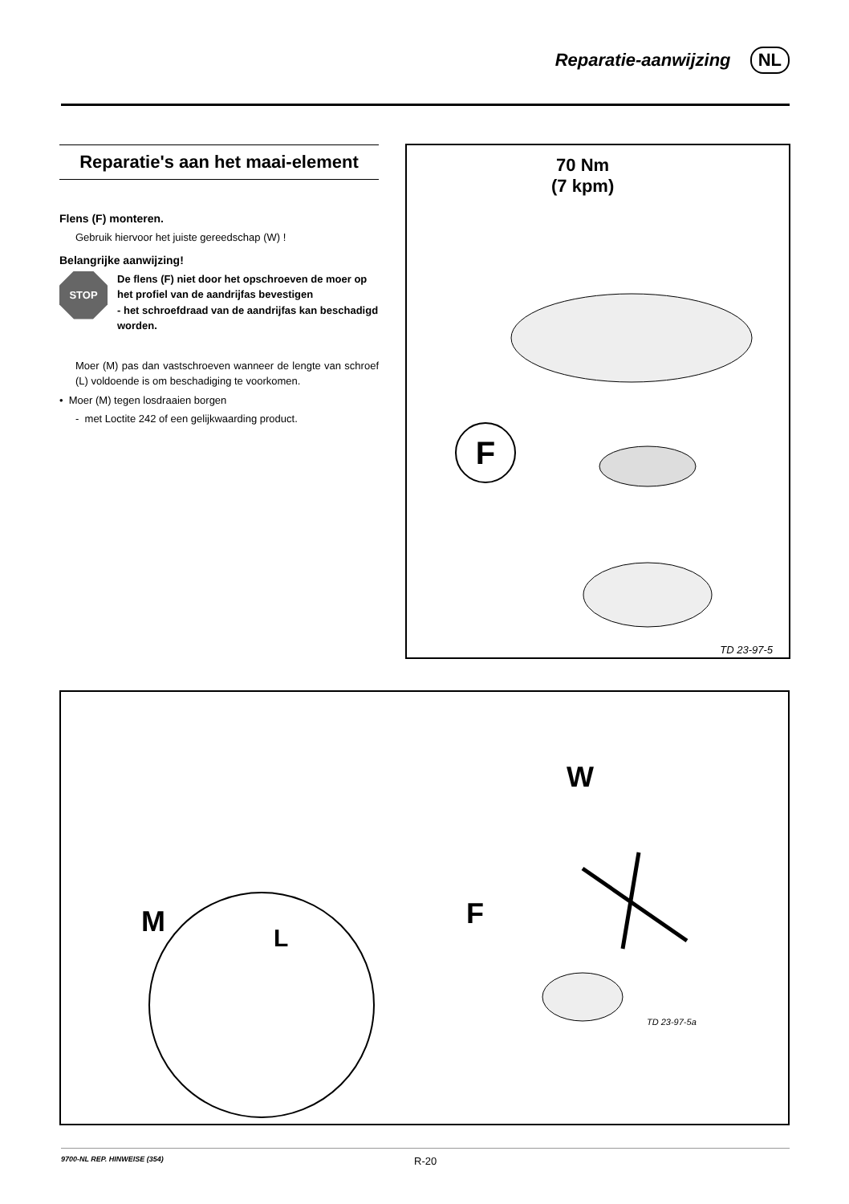Reparatie-aanwijzing NL
Reparatie's aan het maai-element
Flens (F) monteren.
Gebruik hiervoor het juiste gereedschap (W) !
Belangrijke aanwijzing!
STOP
De flens (F) niet door het opschroeven de moer op het profiel van de aandrijfas bevestigen
- het schroefdraad van de aandrijfas kan beschadigd worden.
Moer (M) pas dan vastschroeven wanneer de lengte van schroef (L) voldoende is om beschadiging te voorkomen.
• Moer (M) tegen losdraaien borgen
- met Loctite 242 of een gelijkwaarding product.
70 Nm
(7 kpm)
F
TD 23-97-5
M L
W
F
TD 23-97-5a
9700-NL REP. HINWEISE (354) R-20